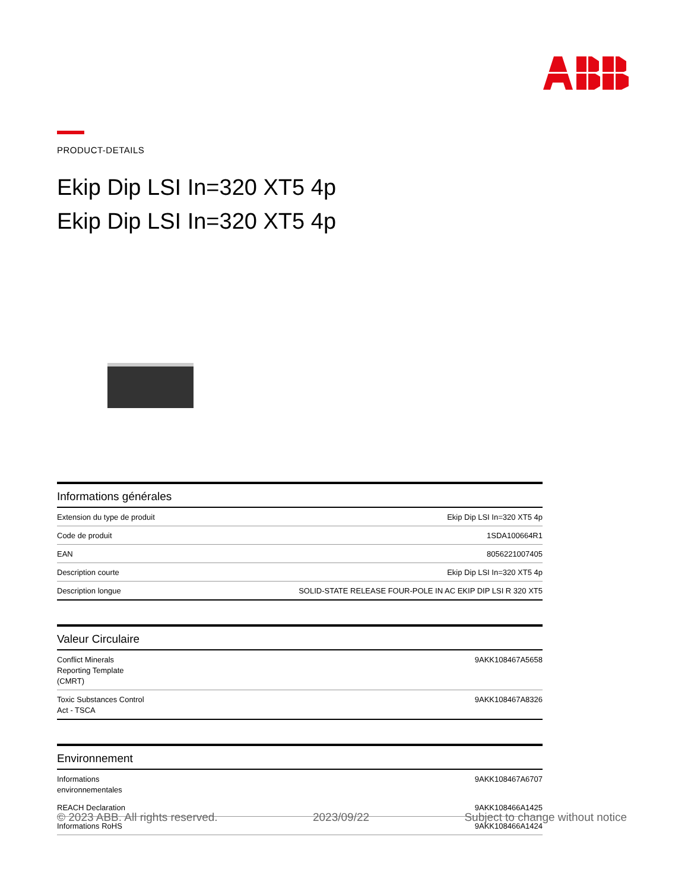PRODUCT-DETAILS
Ekip Dip LSI In=320 XT5 4p
Ekip Dip LSI In=320 XT5 4p
| Informations générales | |
| --- | --- |
| Extension du type de produit | Ekip Dip LSI In=320 XT5 4p |
| Code de produit | 1SDA100664R1 |
| EAN | 8056221007405 |
| Description courte | Ekip Dip LSI In=320 XT5 4p |
| Description longue | SOLID-STATE RELEASE FOUR-POLE IN AC EKIP DIP LSI R 320 XT5 |
| Valeur Circulaire | |
| --- | --- |
| Conflict Minerals Reporting Template (CMRT) | 9AKK108467A5658 |
| Toxic Substances Control Act - TSCA | 9AKK108467A8326 |
| Environnement | |
| --- | --- |
| Informations environnementales | 9AKK108467A6707 |
| REACH Declaration | 9AKK108466A1425 |
| Informations RoHS | 9AKK108466A1424 |
© 2023 ABB. All rights reserved. 2023/09/22 Subject to change without notice